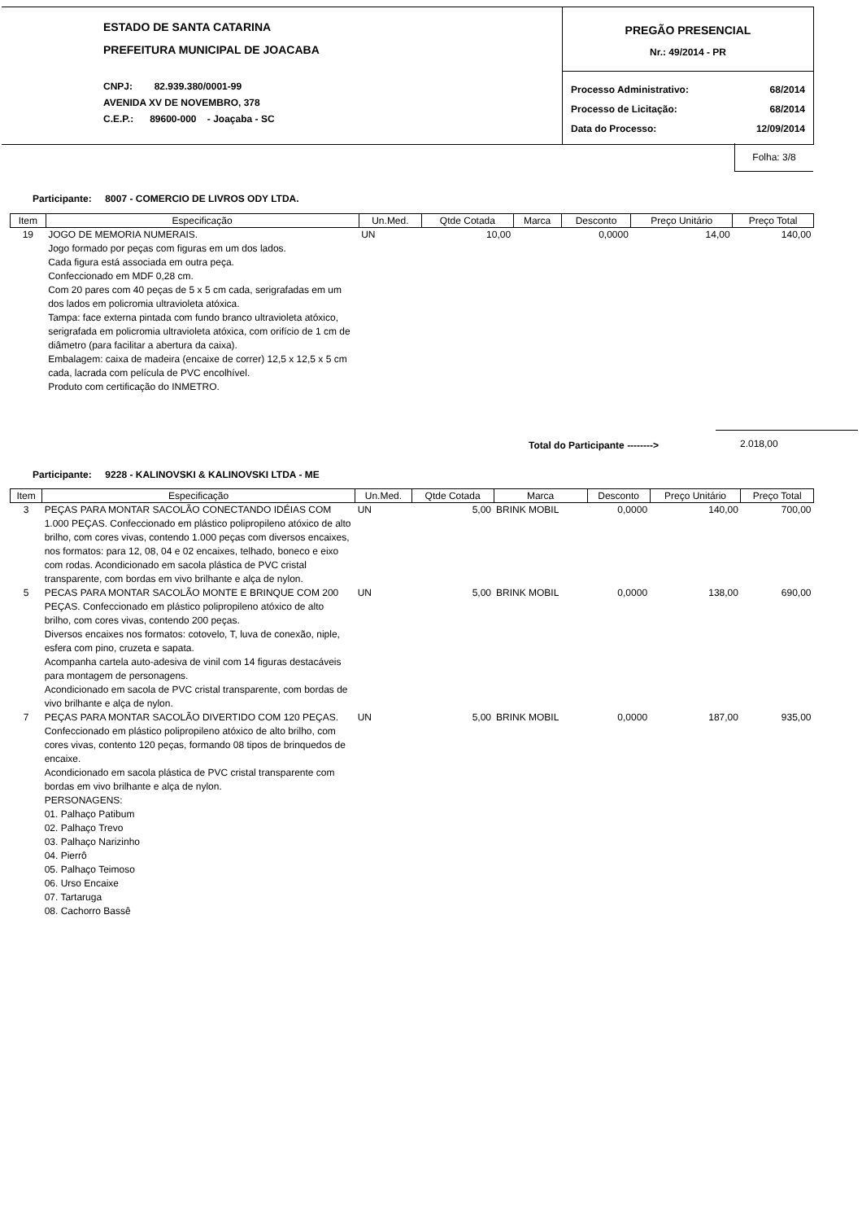ESTADO DE SANTA CATARINA
PREFEITURA MUNICIPAL DE JOACABA
CNPJ: 82.939.380/0001-99
AVENIDA XV DE NOVEMBRO, 378
C.E.P.: 89600-000 - Joaçaba - SC
PREGÃO PRESENCIAL
Nr.: 49/2014 - PR
Processo Administrativo: 68/2014
Processo de Licitação: 68/2014
Data do Processo: 12/09/2014
Folha: 3/8
Participante: 8007 - COMERCIO DE LIVROS ODY LTDA.
| Item | Especificação | Un.Med. | Qtde Cotada | Marca | Desconto | Preço Unitário | Preço Total |
| --- | --- | --- | --- | --- | --- | --- | --- |
| 19 | JOGO DE MEMORIA NUMERAIS. Jogo formado por peças com figuras em um dos lados. Cada figura está associada em outra peça. Confeccionado em MDF 0,28 cm. Com 20 pares com 40 peças de 5 x 5 cm cada, serigrafadas em um dos lados em policromia ultravioleta atóxica. Tampa: face externa pintada com fundo branco ultravioleta atóxico, serigrafada em policromia ultravioleta atóxica, com orifício de 1 cm de diâmetro (para facilitar a abertura da caixa). Embalagem: caixa de madeira (encaixe de correr) 12,5 x 12,5 x 5 cm cada, lacrada com película de PVC encolhível. Produto com certificação do INMETRO. | UN | 10,00 | | 0,0000 | 14,00 | 140,00 |
Total do Participante -------->
2.018,00
Participante: 9228 - KALINOVSKI & KALINOVSKI LTDA - ME
| Item | Especificação | Un.Med. | Qtde Cotada | Marca | Desconto | Preço Unitário | Preço Total |
| --- | --- | --- | --- | --- | --- | --- | --- |
| 3 | PEÇAS PARA MONTAR SACOLÃO CONECTANDO IDÉIAS COM 1.000 PEÇAS. Confeccionado em plástico polipropileno atóxico de alto brilho, com cores vivas, contendo 1.000 peças com diversos encaixes, nos formatos: para 12, 08, 04 e 02 encaixes, telhado, boneco e eixo com rodas. Acondicionado em sacola plástica de PVC cristal transparente, com bordas em vivo brilhante e alça de nylon. | UN | 5,00 | BRINK MOBIL | 0,0000 | 140,00 | 700,00 |
| 5 | PECAS PARA MONTAR SACOLÃO MONTE E BRINQUE COM 200 PEÇAS. Confeccionado em plástico polipropileno atóxico de alto brilho, com cores vivas, contendo 200 peças. Diversos encaixes nos formatos: cotovelo, T, luva de conexão, niple, esfera com pino, cruzeta e sapata. Acompanha cartela auto-adesiva de vinil com 14 figuras destacáveis para montagem de personagens. Acondicionado em sacola de PVC cristal transparente, com bordas de vivo brilhante e alça de nylon. | UN | 5,00 | BRINK MOBIL | 0,0000 | 138,00 | 690,00 |
| 7 | PEÇAS PARA MONTAR SACOLÃO DIVERTIDO COM 120 PEÇAS. Confeccionado em plástico polipropileno atóxico de alto brilho, com cores vivas, contento 120 peças, formando 08 tipos de brinquedos de encaixe. Acondicionado em sacola plástica de PVC cristal transparente com bordas em vivo brilhante e alça de nylon. PERSONAGENS: 01. Palhaço Patibum 02. Palhaço Trevo 03. Palhaço Narizinho 04. Pierrô 05. Palhaço Teimoso 06. Urso Encaixe 07. Tartaruga 08. Cachorro Bassê | UN | 5,00 | BRINK MOBIL | 0,0000 | 187,00 | 935,00 |